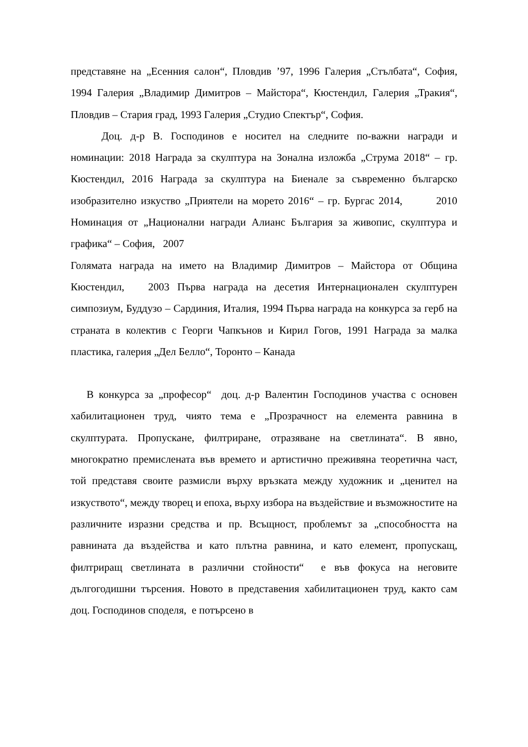представяне на „Есенния салон“, Пловдив ’97, 1996 Галерия „Стълбата“, София, 1994 Галерия „Владимир Димитров – Майстора“, Кюстендил, Галерия „Тракия“, Пловдив – Стария град, 1993 Галерия „Студио Спектър“, София.
Доц. д-р В. Господинов е носител на следните по-важни награди и номинации: 2018 Награда за скулптура на Зонална изложба „Струма 2018“ – гр. Кюстендил, 2016 Награда за скулптура на Биенале за съвременно българско изобразително изкуство „Приятели на морето 2016“ – гр. Бургас 2014, 2010 Номинация от „Национални награди Алианс България за живопис, скулптура и графика“ – София, 2007
Голямата награда на името на Владимир Димитров – Майстора от Община Кюстендил, 2003 Първа награда на десетия Интернационален скулптурен симпозиум, Буддузо – Сардиния, Италия, 1994 Първа награда на конкурса за герб на страната в колектив с Георги Чапкънов и Кирил Гогов, 1991 Награда за малка пластика, галерия „Дел Белло“, Торонто – Канада
В конкурса за „професор“ доц. д-р Валентин Господинов участва с основен хабилитационен труд, чиято тема е „Прозрачност на елемента равнина в скулптурата. Пропускане, филтриране, отразяване на светлината“. В явно, многократно премислената във времето и артистично преживяна теоретична част, той представя своите размисли върху връзката между художник и „ценител на изкуството“, между творец и епоха, върху избора на въздействие и възможностите на различните изразни средства и пр. Всъщност, проблемът за „способността на равнината да въздейства и като плътна равнина, и като елемент, пропускащ, филтриращ светлината в различни стойности“ е във фокуса на неговите дългогодишни търсения. Новото в представения хабилитационен труд, както сам доц. Господинов споделя, е потърсено в